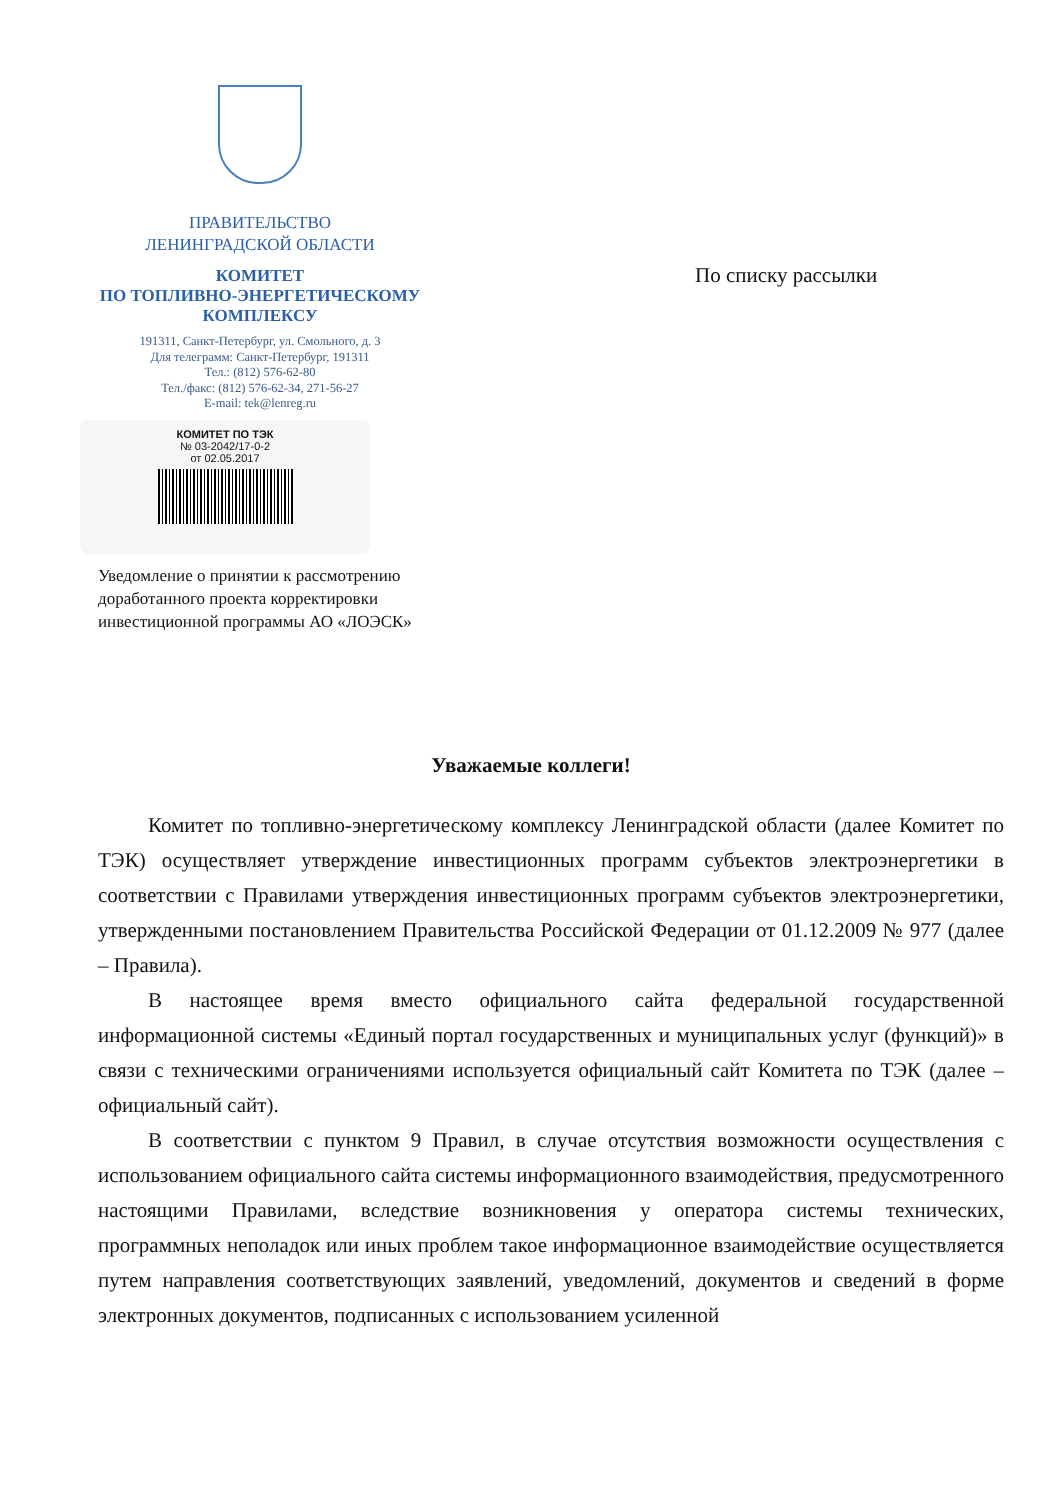ПРАВИТЕЛЬСТВО
ЛЕНИНГРАДСКОЙ ОБЛАСТИ
КОМИТЕТ
ПО ТОПЛИВНО-ЭНЕРГЕТИЧЕСКОМУ
КОМПЛЕКСУ
191311, Санкт-Петербург, ул. Смольного, д. 3
Для телеграмм: Санкт-Петербург, 191311
Тел.: (812) 576-62-80
Тел./факс: (812) 576-62-34, 271-56-27
E-mail: tek@lenreg.ru
КОМИТЕТ ПО ТЭК
№ 03-2042/17-0-2
от 02.05.2017
По списку рассылки
Уведомление о принятии к рассмотрению
доработанного проекта корректировки
инвестиционной программы АО «ЛОЭСК»
Уважаемые коллеги!
Комитет по топливно-энергетическому комплексу Ленинградской области (далее Комитет по ТЭК) осуществляет утверждение инвестиционных программ субъектов электроэнергетики в соответствии с Правилами утверждения инвестиционных программ субъектов электроэнергетики, утвержденными постановлением Правительства Российской Федерации от 01.12.2009 № 977 (далее – Правила).
В настоящее время вместо официального сайта федеральной государственной информационной системы «Единый портал государственных и муниципальных услуг (функций)» в связи с техническими ограничениями используется официальный сайт Комитета по ТЭК (далее – официальный сайт).
В соответствии с пунктом 9 Правил, в случае отсутствия возможности осуществления с использованием официального сайта системы информационного взаимодействия, предусмотренного настоящими Правилами, вследствие возникновения у оператора системы технических, программных неполадок или иных проблем такое информационное взаимодействие осуществляется путем направления соответствующих заявлений, уведомлений, документов и сведений в форме электронных документов, подписанных с использованием усиленной